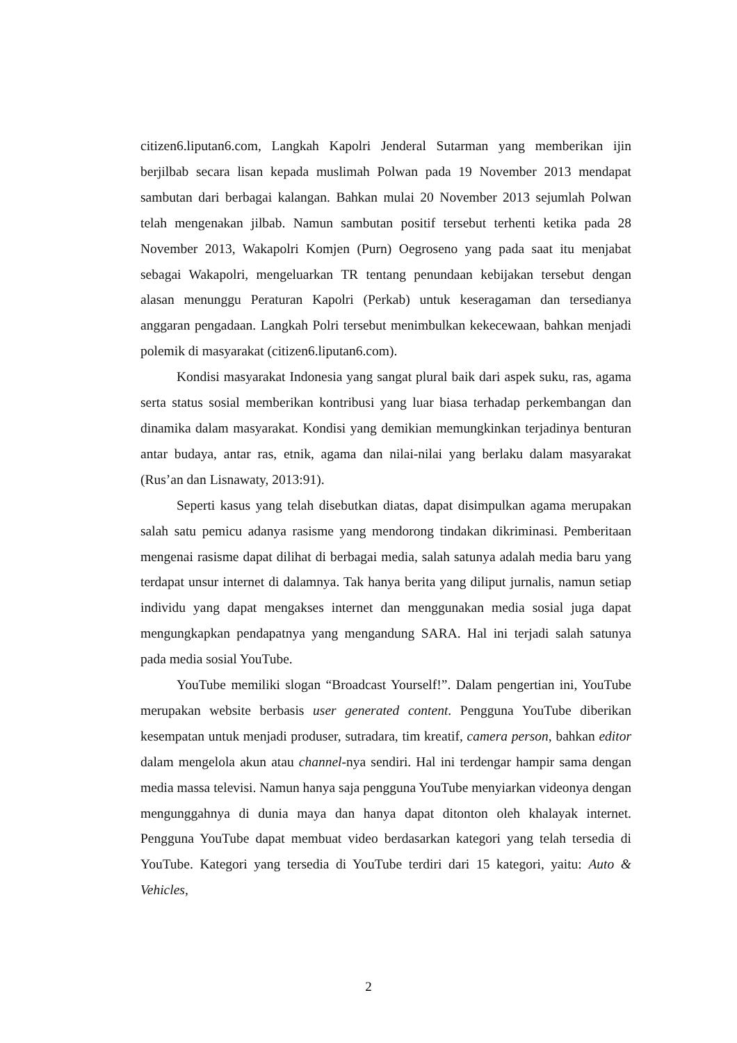citizen6.liputan6.com, Langkah Kapolri Jenderal Sutarman yang memberikan ijin berjilbab secara lisan kepada muslimah Polwan pada 19 November 2013 mendapat sambutan dari berbagai kalangan. Bahkan mulai 20 November 2013 sejumlah Polwan telah mengenakan jilbab. Namun sambutan positif tersebut terhenti ketika pada 28 November 2013, Wakapolri Komjen (Purn) Oegroseno yang pada saat itu menjabat sebagai Wakapolri, mengeluarkan TR tentang penundaan kebijakan tersebut dengan alasan menunggu Peraturan Kapolri (Perkab) untuk keseragaman dan tersedianya anggaran pengadaan. Langkah Polri tersebut menimbulkan kekecewaan, bahkan menjadi polemik di masyarakat (citizen6.liputan6.com).
Kondisi masyarakat Indonesia yang sangat plural baik dari aspek suku, ras, agama serta status sosial memberikan kontribusi yang luar biasa terhadap perkembangan dan dinamika dalam masyarakat. Kondisi yang demikian memungkinkan terjadinya benturan antar budaya, antar ras, etnik, agama dan nilai-nilai yang berlaku dalam masyarakat (Rus’an dan Lisnawaty, 2013:91).
Seperti kasus yang telah disebutkan diatas, dapat disimpulkan agama merupakan salah satu pemicu adanya rasisme yang mendorong tindakan dikriminasi. Pemberitaan mengenai rasisme dapat dilihat di berbagai media, salah satunya adalah media baru yang terdapat unsur internet di dalamnya. Tak hanya berita yang diliput jurnalis, namun setiap individu yang dapat mengakses internet dan menggunakan media sosial juga dapat mengungkapkan pendapatnya yang mengandung SARA. Hal ini terjadi salah satunya pada media sosial YouTube.
YouTube memiliki slogan “Broadcast Yourself!”. Dalam pengertian ini, YouTube merupakan website berbasis user generated content. Pengguna YouTube diberikan kesempatan untuk menjadi produser, sutradara, tim kreatif, camera person, bahkan editor dalam mengelola akun atau channel-nya sendiri. Hal ini terdengar hampir sama dengan media massa televisi. Namun hanya saja pengguna YouTube menyiarkan videonya dengan mengunggahnya di dunia maya dan hanya dapat ditonton oleh khalayak internet. Pengguna YouTube dapat membuat video berdasarkan kategori yang telah tersedia di YouTube. Kategori yang tersedia di YouTube terdiri dari 15 kategori, yaitu: Auto & Vehicles,
2